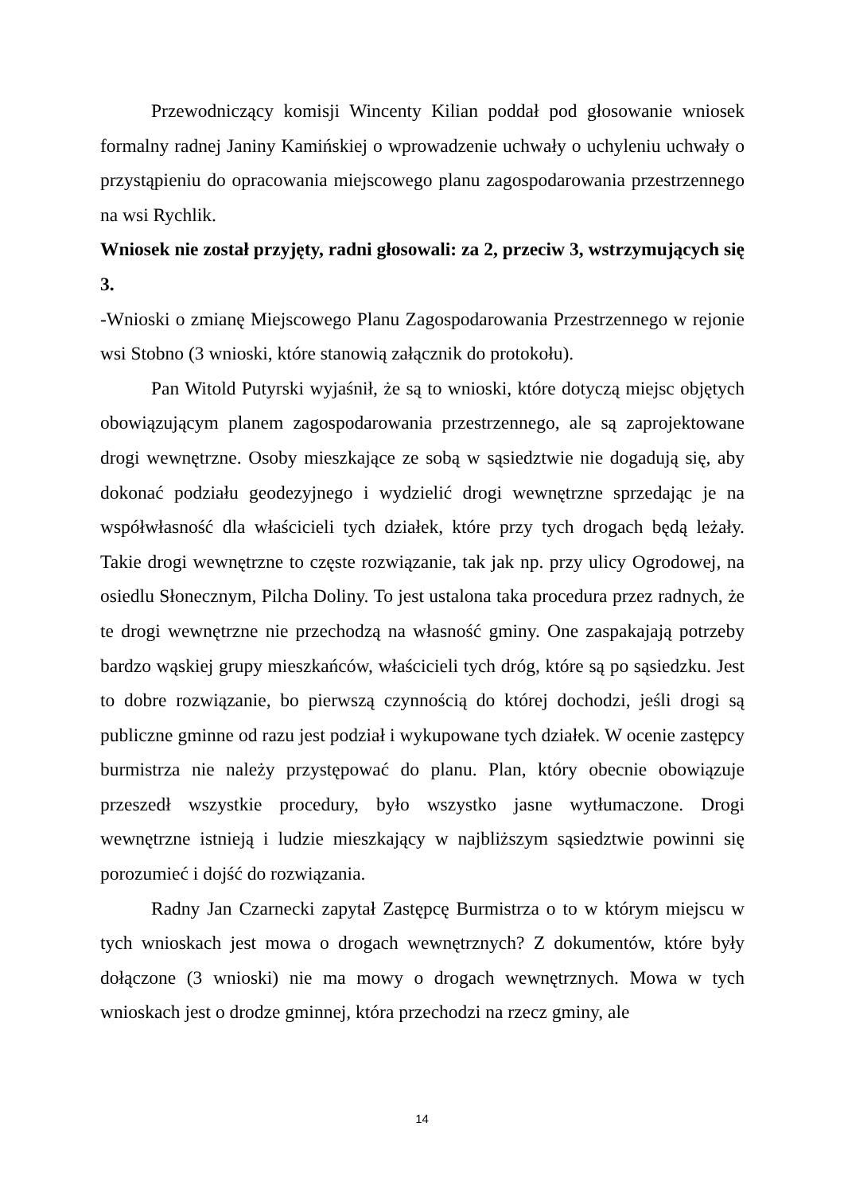Przewodniczący komisji Wincenty Kilian poddał pod głosowanie wniosek formalny radnej Janiny Kamińskiej o wprowadzenie uchwały o uchyleniu uchwały o przystąpieniu do opracowania miejscowego planu zagospodarowania przestrzennego na wsi Rychlik.
Wniosek nie został przyjęty, radni głosowali: za 2, przeciw 3, wstrzymujących się 3.
-Wnioski o zmianę Miejscowego Planu Zagospodarowania Przestrzennego w rejonie wsi Stobno (3 wnioski, które stanowią załącznik do protokołu).
Pan Witold Putyrski wyjaśnił, że są to wnioski, które dotyczą miejsc objętych obowiązującym planem zagospodarowania przestrzennego, ale są zaprojektowane drogi wewnętrzne. Osoby mieszkające ze sobą w sąsiedztwie nie dogadują się, aby dokonać podziału geodezyjnego i wydzielić drogi wewnętrzne sprzedając je na współwłasność dla właścicieli tych działek, które przy tych drogach będą leżały. Takie drogi wewnętrzne to częste rozwiązanie, tak jak np. przy ulicy Ogrodowej, na osiedlu Słonecznym, Pilcha Doliny. To jest ustalona taka procedura przez radnych, że te drogi wewnętrzne nie przechodzą na własność gminy. One zaspakajają potrzeby bardzo wąskiej grupy mieszkańców, właścicieli tych dróg, które są po sąsiedzku. Jest to dobre rozwiązanie, bo pierwszą czynnością do której dochodzi, jeśli drogi są publiczne gminne od razu jest podział i wykupowane tych działek. W ocenie zastępcy burmistrza nie należy przystępować do planu. Plan, który obecnie obowiązuje przeszedł wszystkie procedury, było wszystko jasne wytłumaczone. Drogi wewnętrzne istnieją i ludzie mieszkający w najbliższym sąsiedztwie powinni się porozumieć i dojść do rozwiązania.
Radny Jan Czarnecki zapytał Zastępcę Burmistrza o to w którym miejscu w tych wnioskach jest mowa o drogach wewnętrznych? Z dokumentów, które były dołączone (3 wnioski) nie ma mowy o drogach wewnętrznych. Mowa w tych wnioskach jest o drodze gminnej, która przechodzi na rzecz gminy, ale
14